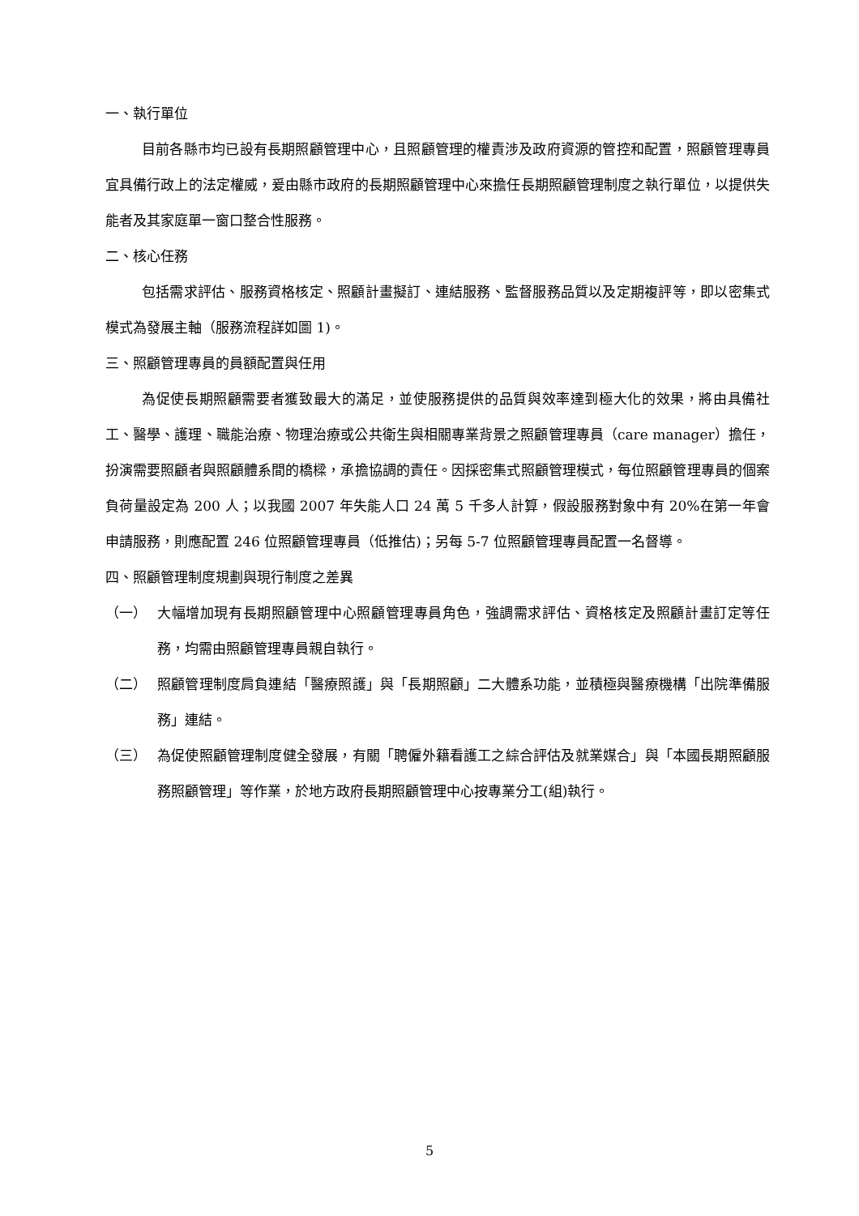一、執行單位
目前各縣市均已設有長期照顧管理中心，且照顧管理的權責涉及政府資源的管控和配置，照顧管理專員宜具備行政上的法定權威，爰由縣市政府的長期照顧管理中心來擔任長期照顧管理制度之執行單位，以提供失能者及其家庭單一窗口整合性服務。
二、核心任務
包括需求評估、服務資格核定、照顧計畫擬訂、連結服務、監督服務品質以及定期複評等，即以密集式模式為發展主軸（服務流程詳如圖 1)。
三、照顧管理專員的員額配置與任用
為促使長期照顧需要者獲致最大的滿足，並使服務提供的品質與效率達到極大化的效果，將由具備社工、醫學、護理、職能治療、物理治療或公共衛生與相關專業背景之照顧管理專員（care manager）擔任，扮演需要照顧者與照顧體系間的橋樑，承擔協調的責任。因採密集式照顧管理模式，每位照顧管理專員的個案負荷量設定為 200 人；以我國 2007 年失能人口 24 萬 5 千多人計算，假設服務對象中有 20%在第一年會申請服務，則應配置 246 位照顧管理專員（低推估)；另每 5-7 位照顧管理專員配置一名督導。
四、照顧管理制度規劃與現行制度之差異
（一） 大幅增加現有長期照顧管理中心照顧管理專員角色，強調需求評估、資格核定及照顧計畫訂定等任務，均需由照顧管理專員親自執行。
（二） 照顧管理制度肩負連結「醫療照護」與「長期照顧」二大體系功能，並積極與醫療機構「出院準備服務」連結。
（三） 為促使照顧管理制度健全發展，有關「聘僱外籍看護工之綜合評估及就業媒合」與「本國長期照顧服務照顧管理」等作業，於地方政府長期照顧管理中心按專業分工(組)執行。
5